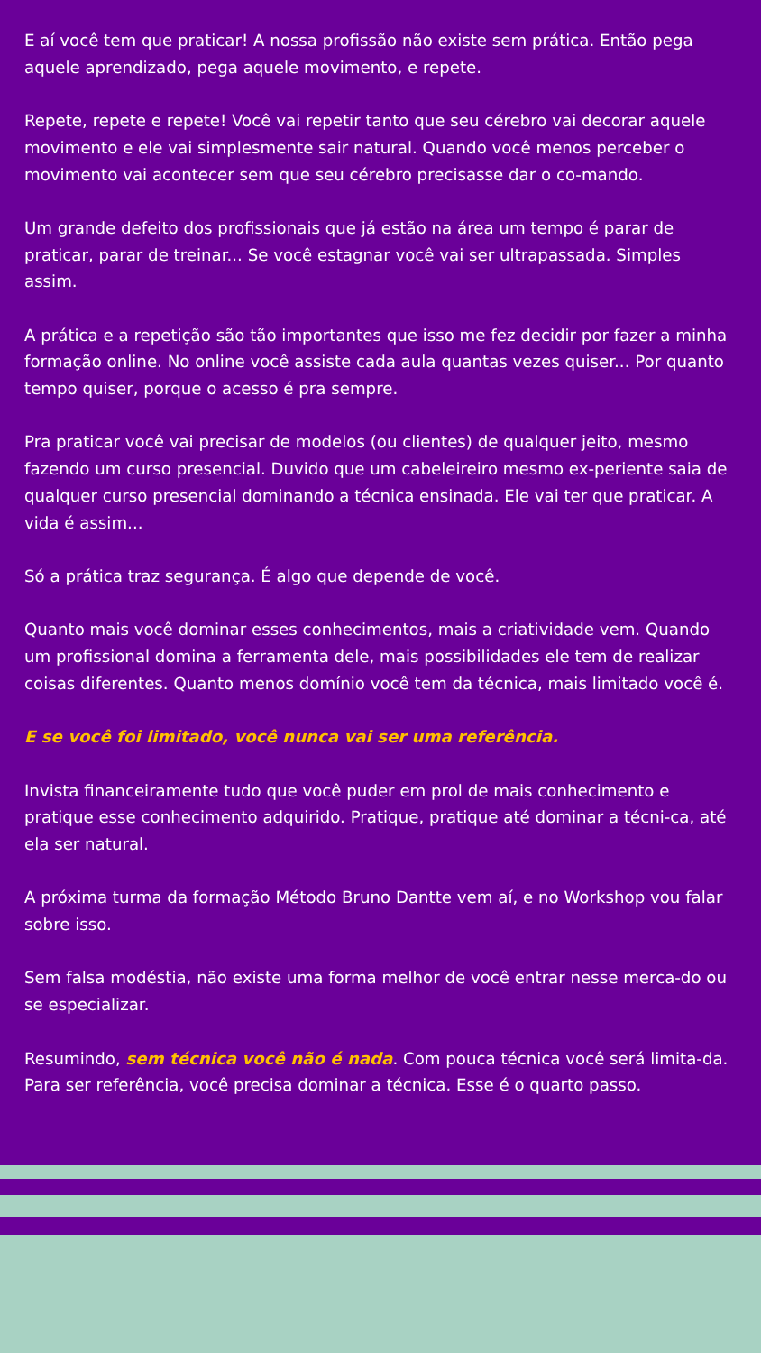E aí você tem que praticar! A nossa profissão não existe sem prática. Então pega aquele aprendizado, pega aquele movimento, e repete.
Repete, repete e repete! Você vai repetir tanto que seu cérebro vai decorar aquele movimento e ele vai simplesmente sair natural. Quando você menos perceber o movimento vai acontecer sem que seu cérebro precisasse dar o co-mando.
Um grande defeito dos profissionais que já estão na área um tempo é parar de praticar, parar de treinar... Se você estagnar você vai ser ultrapassada. Simples assim.
A prática e a repetição são tão importantes que isso me fez decidir por fazer a minha formação online. No online você assiste cada aula quantas vezes quiser... Por quanto tempo quiser, porque o acesso é pra sempre.
Pra praticar você vai precisar de modelos (ou clientes) de qualquer jeito, mesmo fazendo um curso presencial. Duvido que um cabeleireiro mesmo ex-periente saia de qualquer curso presencial dominando a técnica ensinada. Ele vai ter que praticar. A vida é assim...
Só a prática traz segurança. É algo que depende de você.
Quanto mais você dominar esses conhecimentos, mais a criatividade vem. Quando um profissional domina a ferramenta dele, mais possibilidades ele tem de realizar coisas diferentes. Quanto menos domínio você tem da técnica, mais limitado você é.
E se você foi limitado, você nunca vai ser uma referência.
Invista financeiramente tudo que você puder em prol de mais conhecimento e pratique esse conhecimento adquirido. Pratique, pratique até dominar a técni-ca, até ela ser natural.
A próxima turma da formação Método Bruno Dantte vem aí, e no Workshop vou falar sobre isso.
Sem falsa modéstia, não existe uma forma melhor de você entrar nesse merca-do ou se especializar.
Resumindo, sem técnica você não é nada. Com pouca técnica você será limita-da. Para ser referência, você precisa dominar a técnica. Esse é o quarto passo.